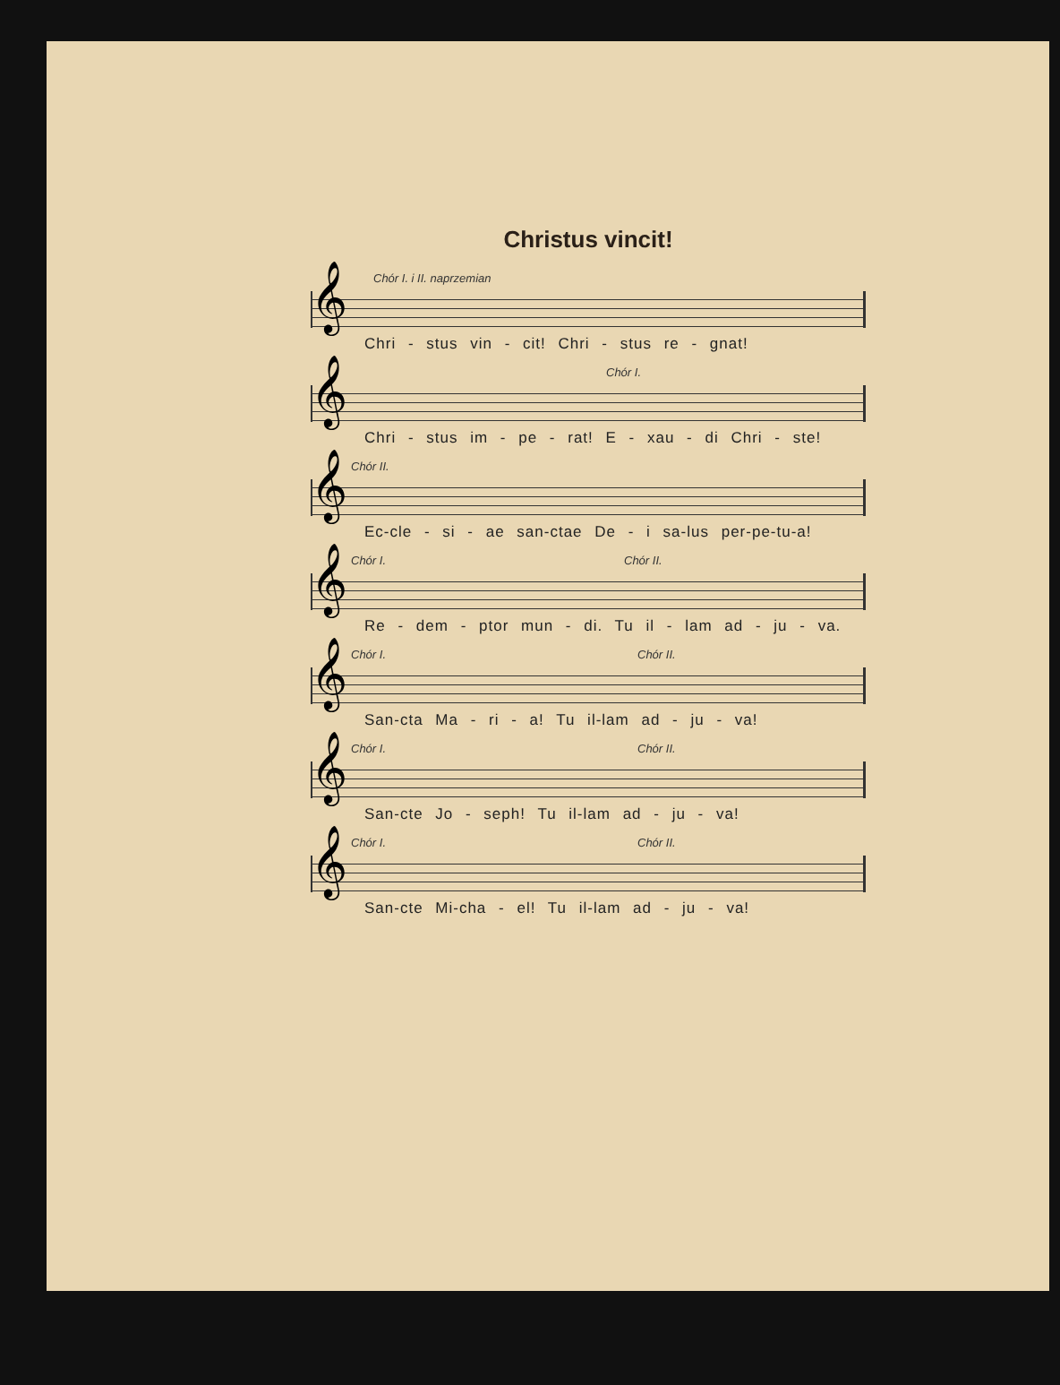Christus vincit!
Chór I. i II. naprzemian
𝄞
Chri - stus vin - cit! Chri - stus re - gnat!
Chór I.
𝄞
Chri - stus im - pe - rat! E - xau - di Chri - ste!
Chór II.
𝄞
Ec-cle - si - ae san-ctae De - i sa-lus per-pe-tu-a!
Chór I. Chór II.
𝄞
Re - dem - ptor mun - di. Tu il - lam ad - ju - va.
Chór I. Chór II.
𝄞
San-cta Ma - ri - a! Tu il-lam ad - ju - va!
Chór I. Chór II.
𝄞
San-cte Jo - seph! Tu il-lam ad - ju - va!
Chór I. Chór II.
𝄞
San-cte Mi-cha - el! Tu il-lam ad - ju - va!